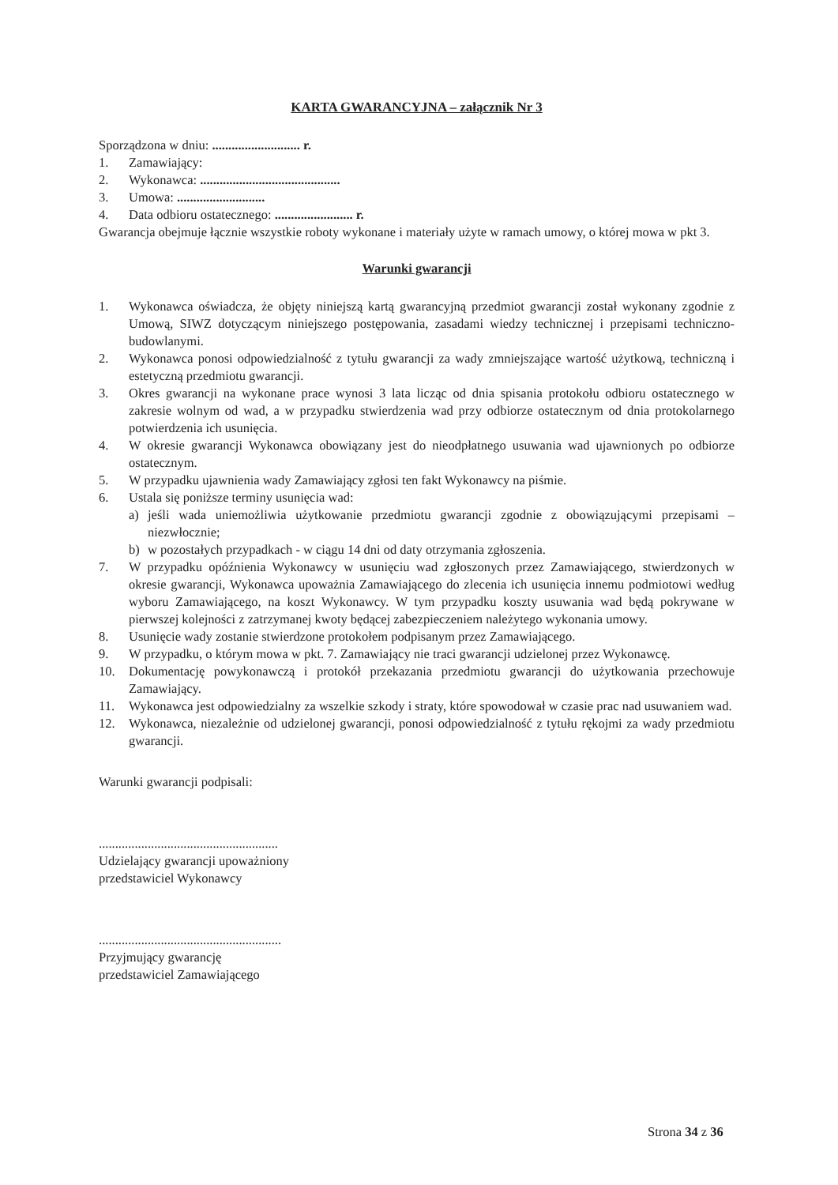KARTA GWARANCYJNA – załącznik Nr 3
Sporządzona w dniu: ........................... r.
1. Zamawiający:
2. Wykonawca: ...........................................
3. Umowa: ...........................
4. Data odbioru ostatecznego: ........................ r.
Gwarancja obejmuje łącznie wszystkie roboty wykonane i materiały użyte w ramach umowy, o której mowa w pkt 3.
Warunki gwarancji
1. Wykonawca oświadcza, że objęty niniejszą kartą gwarancyjną przedmiot gwarancji został wykonany zgodnie z Umową, SIWZ dotyczącym niniejszego postępowania, zasadami wiedzy technicznej i przepisami techniczno-budowlanymi.
2. Wykonawca ponosi odpowiedzialność z tytułu gwarancji za wady zmniejszające wartość użytkową, techniczną i estetyczną przedmiotu gwarancji.
3. Okres gwarancji na wykonane prace wynosi 3 lata licząc od dnia spisania protokołu odbioru ostatecznego w zakresie wolnym od wad, a w przypadku stwierdzenia wad przy odbiorze ostatecznym od dnia protokolarnego potwierdzenia ich usunięcia.
4. W okresie gwarancji Wykonawca obowiązany jest do nieodpłatnego usuwania wad ujawnionych po odbiorze ostatecznym.
5. W przypadku ujawnienia wady Zamawiający zgłosi ten fakt Wykonawcy na piśmie.
6. Ustala się poniższe terminy usunięcia wad:
a) jeśli wada uniemożliwia użytkowanie przedmiotu gwarancji zgodnie z obowiązującymi przepisami – niezwłocznie;
b) w pozostałych przypadkach - w ciągu 14 dni od daty otrzymania zgłoszenia.
7. W przypadku opóźnienia Wykonawcy w usunięciu wad zgłoszonych przez Zamawiającego, stwierdzonych w okresie gwarancji, Wykonawca upoważnia Zamawiającego do zlecenia ich usunięcia innemu podmiotowi według wyboru Zamawiającego, na koszt Wykonawcy. W tym przypadku koszty usuwania wad będą pokrywane w pierwszej kolejności z zatrzymanej kwoty będącej zabezpieczeniem należytego wykonania umowy.
8. Usunięcie wady zostanie stwierdzone protokołem podpisanym przez Zamawiającego.
9. W przypadku, o którym mowa w pkt. 7. Zamawiający nie traci gwarancji udzielonej przez Wykonawcę.
10. Dokumentację powykonawczą i protokół przekazania przedmiotu gwarancji do użytkowania przechowuje Zamawiający.
11. Wykonawca jest odpowiedzialny za wszelkie szkody i straty, które spowodował w czasie prac nad usuwaniem wad.
12. Wykonawca, niezależnie od udzielonej gwarancji, ponosi odpowiedzialność z tytułu rękojmi za wady przedmiotu gwarancji.
Warunki gwarancji podpisali:
.......................................................
Udzielający gwarancji upoważniony
przedstawiciel Wykonawcy
........................................................
Przyjmujący gwarancję
przedstawiciel Zamawiającego
Strona 34 z 36